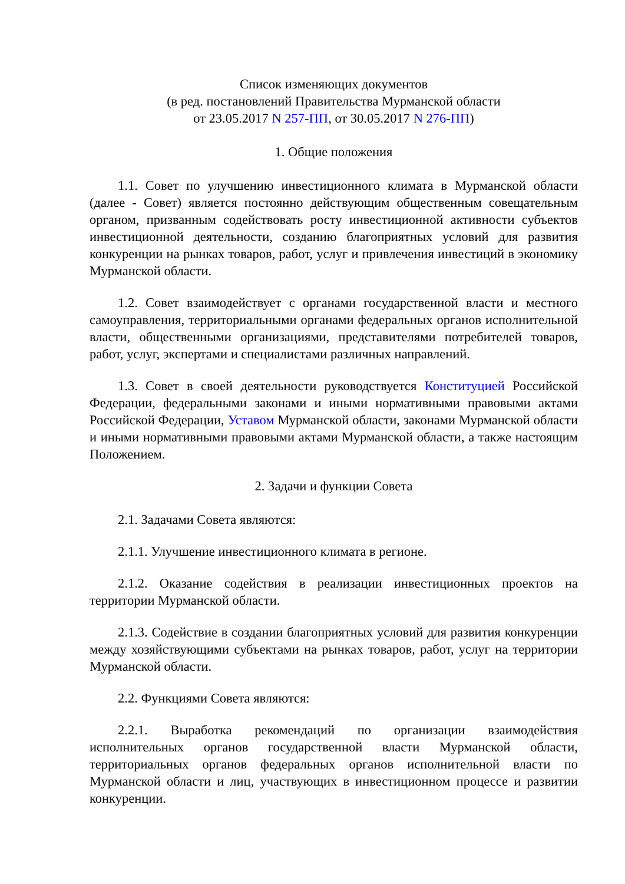Список изменяющих документов
(в ред. постановлений Правительства Мурманской области
от 23.05.2017 N 257-ПП, от 30.05.2017 N 276-ПП)
1. Общие положения
1.1. Совет по улучшению инвестиционного климата в Мурманской области (далее - Совет) является постоянно действующим общественным совещательным органом, призванным содействовать росту инвестиционной активности субъектов инвестиционной деятельности, созданию благоприятных условий для развития конкуренции на рынках товаров, работ, услуг и привлечения инвестиций в экономику Мурманской области.
1.2. Совет взаимодействует с органами государственной власти и местного самоуправления, территориальными органами федеральных органов исполнительной власти, общественными организациями, представителями потребителей товаров, работ, услуг, экспертами и специалистами различных направлений.
1.3. Совет в своей деятельности руководствуется Конституцией Российской Федерации, федеральными законами и иными нормативными правовыми актами Российской Федерации, Уставом Мурманской области, законами Мурманской области и иными нормативными правовыми актами Мурманской области, а также настоящим Положением.
2. Задачи и функции Совета
2.1. Задачами Совета являются:
2.1.1. Улучшение инвестиционного климата в регионе.
2.1.2. Оказание содействия в реализации инвестиционных проектов на территории Мурманской области.
2.1.3. Содействие в создании благоприятных условий для развития конкуренции между хозяйствующими субъектами на рынках товаров, работ, услуг на территории Мурманской области.
2.2. Функциями Совета являются:
2.2.1. Выработка рекомендаций по организации взаимодействия исполнительных органов государственной власти Мурманской области, территориальных органов федеральных органов исполнительной власти по Мурманской области и лиц, участвующих в инвестиционном процессе и развитии конкуренции.